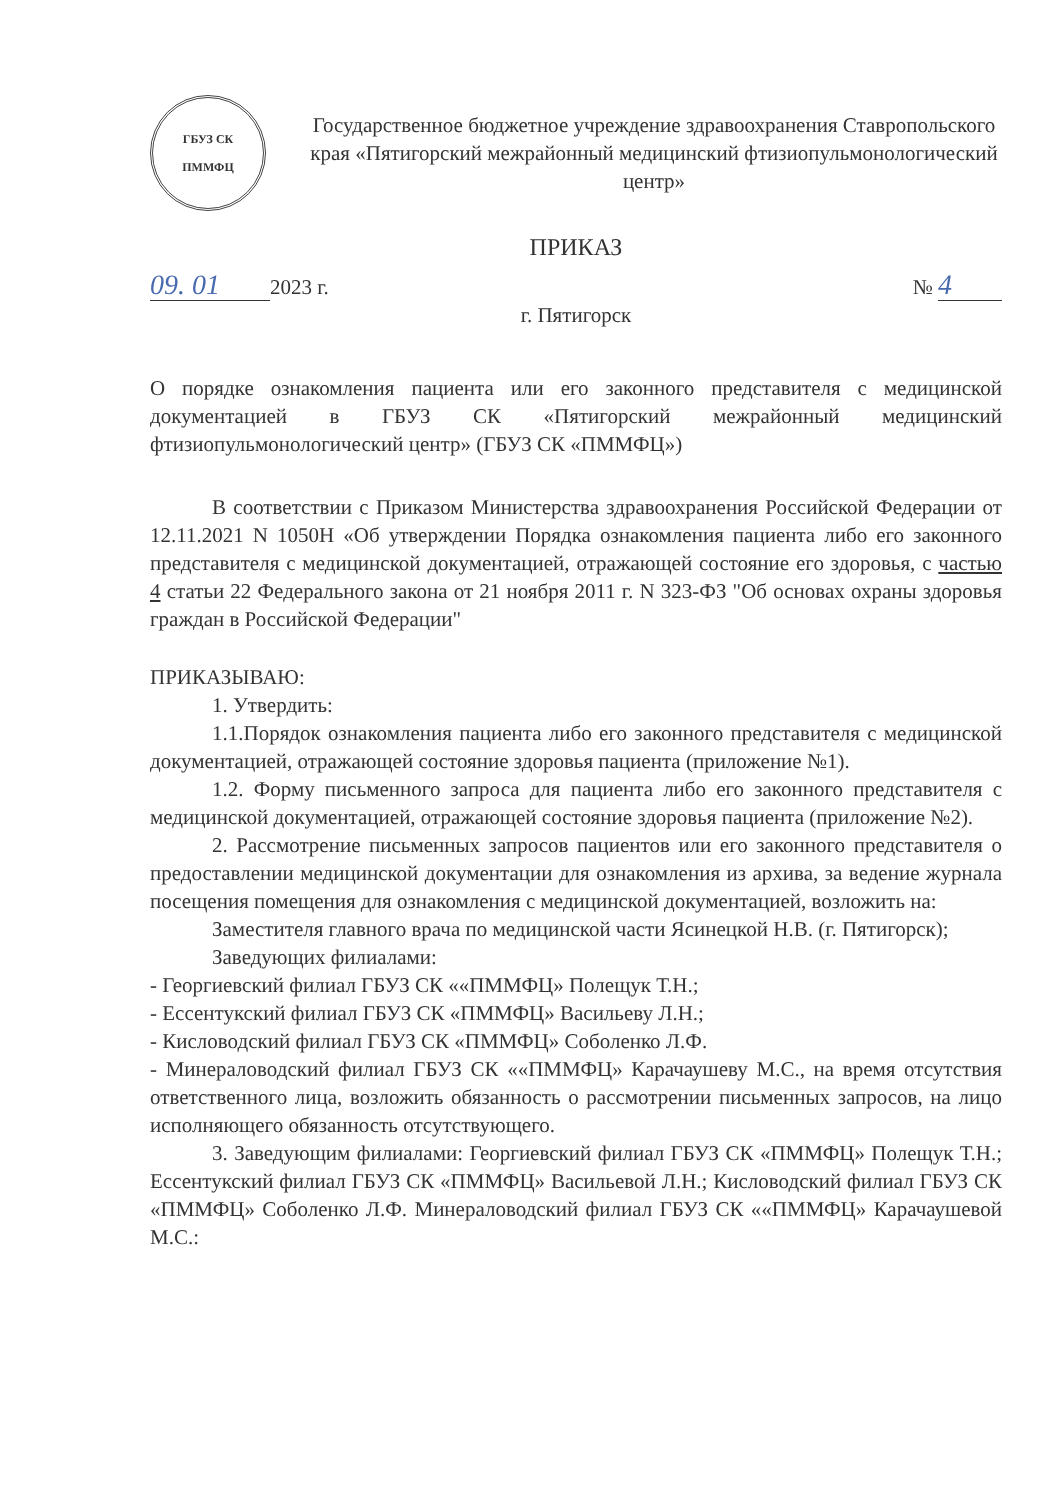ГБУЗ СК
ПММФЦ
Государственное бюджетное учреждение здравоохранения Ставропольского края «Пятигорский межрайонный медицинский фтизиопульмонологический центр»
ПРИКАЗ
09. 01 2023 г. № 4
г. Пятигорск
О порядке ознакомления пациента или его законного представителя с медицинской документацией в ГБУЗ СК «Пятигорский межрайонный медицинский фтизиопульмонологический центр» (ГБУЗ СК «ПММФЦ»)
В соответствии с Приказом Министерства здравоохранения Российской Федерации от 12.11.2021 N 1050Н «Об утверждении Порядка ознакомления пациента либо его законного представителя с медицинской документацией, отражающей состояние его здоровья, с частью 4 статьи 22 Федерального закона от 21 ноября 2011 г. N 323-ФЗ "Об основах охраны здоровья граждан в Российской Федерации"
ПРИКАЗЫВАЮ:
1. Утвердить:
1.1.Порядок ознакомления пациента либо его законного представителя с медицинской документацией, отражающей состояние здоровья пациента (приложение №1).
1.2. Форму письменного запроса для пациента либо его законного представителя с медицинской документацией, отражающей состояние здоровья пациента (приложение №2).
2. Рассмотрение письменных запросов пациентов или его законного представителя о предоставлении медицинской документации для ознакомления из архива, за ведение журнала посещения помещения для ознакомления с медицинской документацией, возложить на:
Заместителя главного врача по медицинской части Ясинецкой Н.В. (г. Пятигорск);
Заведующих филиалами:
- Георгиевский филиал ГБУЗ СК ««ПММФЦ» Полещук Т.Н.;
- Ессентукский филиал ГБУЗ СК «ПММФЦ» Васильеву Л.Н.;
- Кисловодский филиал ГБУЗ СК «ПММФЦ» Соболенко Л.Ф.
- Минераловодский филиал ГБУЗ СК ««ПММФЦ» Карачаушеву М.С., на время отсутствия ответственного лица, возложить обязанность о рассмотрении письменных запросов, на лицо исполняющего обязанность отсутствующего.
3. Заведующим филиалами: Георгиевский филиал ГБУЗ СК «ПММФЦ» Полещук Т.Н.; Ессентукский филиал ГБУЗ СК «ПММФЦ» Васильевой Л.Н.; Кисловодский филиал ГБУЗ СК «ПММФЦ» Соболенко Л.Ф. Минераловодский филиал ГБУЗ СК ««ПММФЦ» Карачаушевой М.С.: